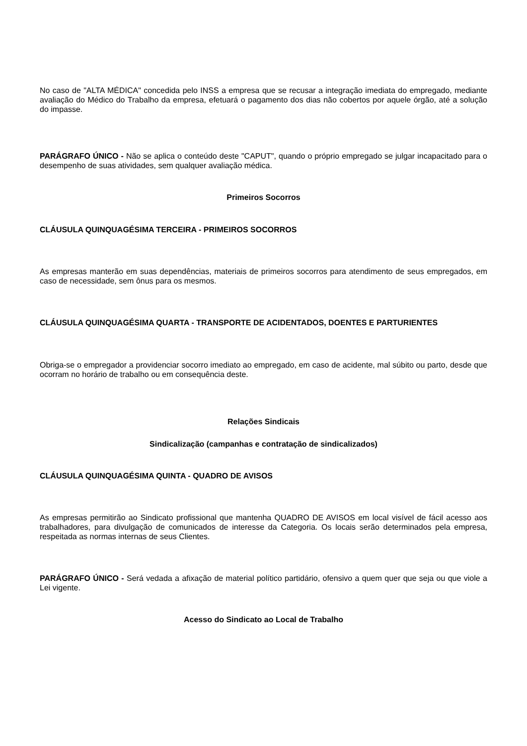No caso de "ALTA MÉDICA" concedida pelo INSS a empresa que se recusar a integração imediata do empregado, mediante avaliação do Médico do Trabalho da empresa, efetuará o pagamento dos dias não cobertos por aquele órgão, até a solução do impasse.
PARÁGRAFO ÚNICO - Não se aplica o conteúdo deste "CAPUT", quando o próprio empregado se julgar incapacitado para o desempenho de suas atividades, sem qualquer avaliação médica.
Primeiros Socorros
CLÁUSULA QUINQUAGÉSIMA TERCEIRA - PRIMEIROS SOCORROS
As empresas manterão em suas dependências, materiais de primeiros socorros para atendimento de seus empregados, em caso de necessidade, sem ônus para os mesmos.
CLÁUSULA QUINQUAGÉSIMA QUARTA - TRANSPORTE DE ACIDENTADOS, DOENTES E PARTURIENTES
Obriga-se o empregador a providenciar socorro imediato ao empregado, em caso de acidente, mal súbito ou parto, desde que ocorram no horário de trabalho ou em consequência deste.
Relações Sindicais
Sindicalização (campanhas e contratação de sindicalizados)
CLÁUSULA QUINQUAGÉSIMA QUINTA - QUADRO DE AVISOS
As empresas permitirão ao Sindicato profissional que mantenha QUADRO DE AVISOS em local visível de fácil acesso aos trabalhadores, para divulgação de comunicados de interesse da Categoria. Os locais serão determinados pela empresa, respeitada as normas internas de seus Clientes.
PARÁGRAFO ÚNICO - Será vedada a afixação de material político partidário, ofensivo a quem quer que seja ou que viole a Lei vigente.
Acesso do Sindicato ao Local de Trabalho